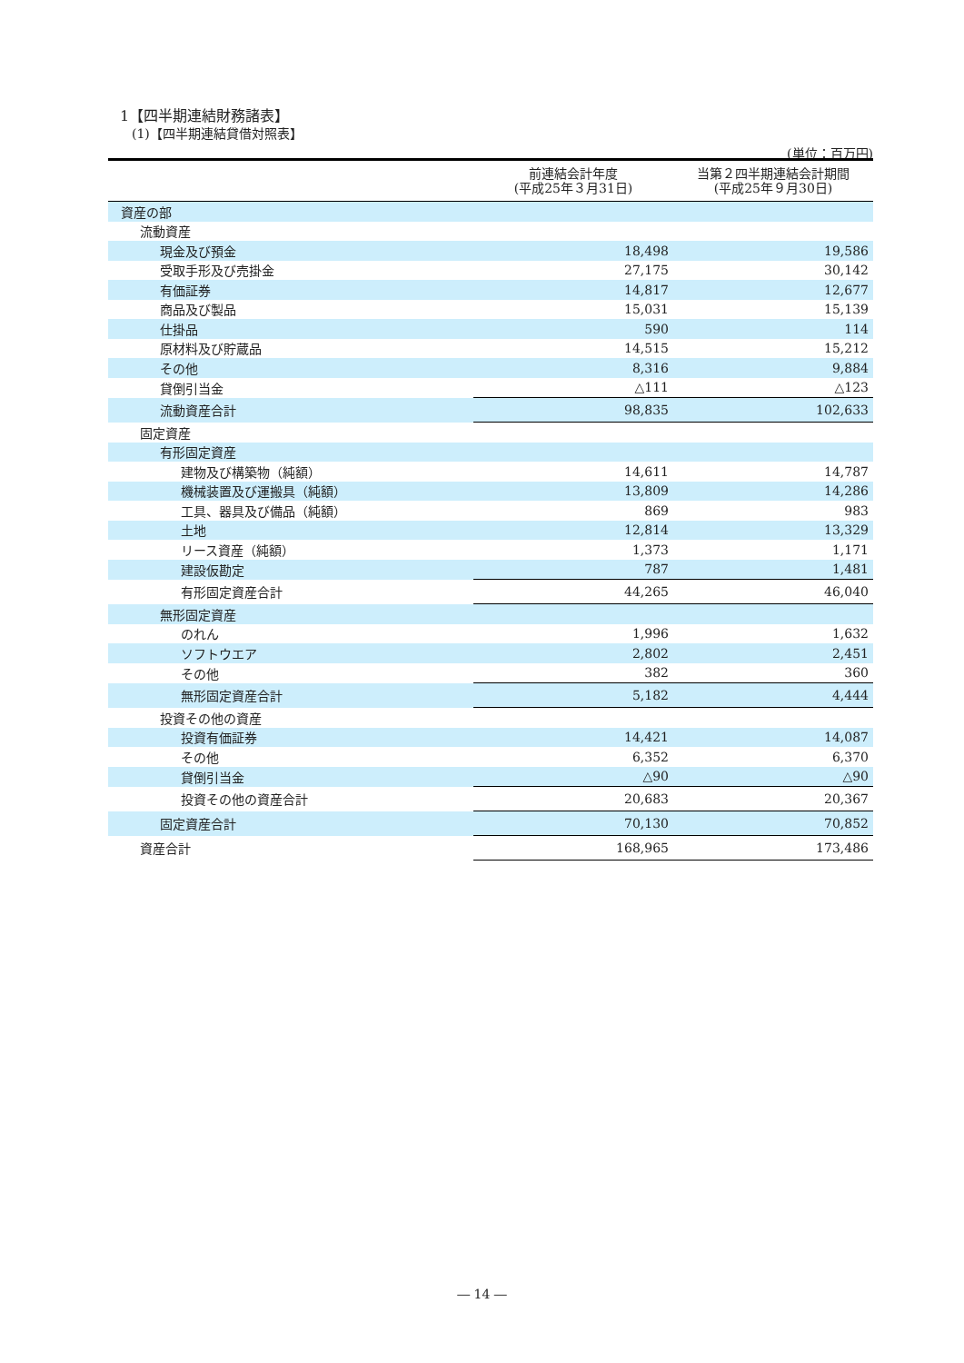1【四半期連結財務諸表】
(1)【四半期連結貸借対照表】
(単位：百万円)
| | 前連結会計年度 (平成25年３月31日) | 当第２四半期連結会計期間 (平成25年９月30日) |
| --- | --- | --- |
| 資産の部 | | |
| 流動資産 | | |
| 現金及び預金 | 18,498 | 19,586 |
| 受取手形及び売掛金 | 27,175 | 30,142 |
| 有価証券 | 14,817 | 12,677 |
| 商品及び製品 | 15,031 | 15,139 |
| 仕掛品 | 590 | 114 |
| 原材料及び貯蔵品 | 14,515 | 15,212 |
| その他 | 8,316 | 9,884 |
| 貸倒引当金 | △111 | △123 |
| 流動資産合計 | 98,835 | 102,633 |
| 固定資産 | | |
| 有形固定資産 | | |
| 建物及び構築物（純額） | 14,611 | 14,787 |
| 機械装置及び運搬具（純額） | 13,809 | 14,286 |
| 工具、器具及び備品（純額） | 869 | 983 |
| 土地 | 12,814 | 13,329 |
| リース資産（純額） | 1,373 | 1,171 |
| 建設仮勘定 | 787 | 1,481 |
| 有形固定資産合計 | 44,265 | 46,040 |
| 無形固定資産 | | |
| のれん | 1,996 | 1,632 |
| ソフトウエア | 2,802 | 2,451 |
| その他 | 382 | 360 |
| 無形固定資産合計 | 5,182 | 4,444 |
| 投資その他の資産 | | |
| 投資有価証券 | 14,421 | 14,087 |
| その他 | 6,352 | 6,370 |
| 貸倒引当金 | △90 | △90 |
| 投資その他の資産合計 | 20,683 | 20,367 |
| 固定資産合計 | 70,130 | 70,852 |
| 資産合計 | 168,965 | 173,486 |
― 14 ―